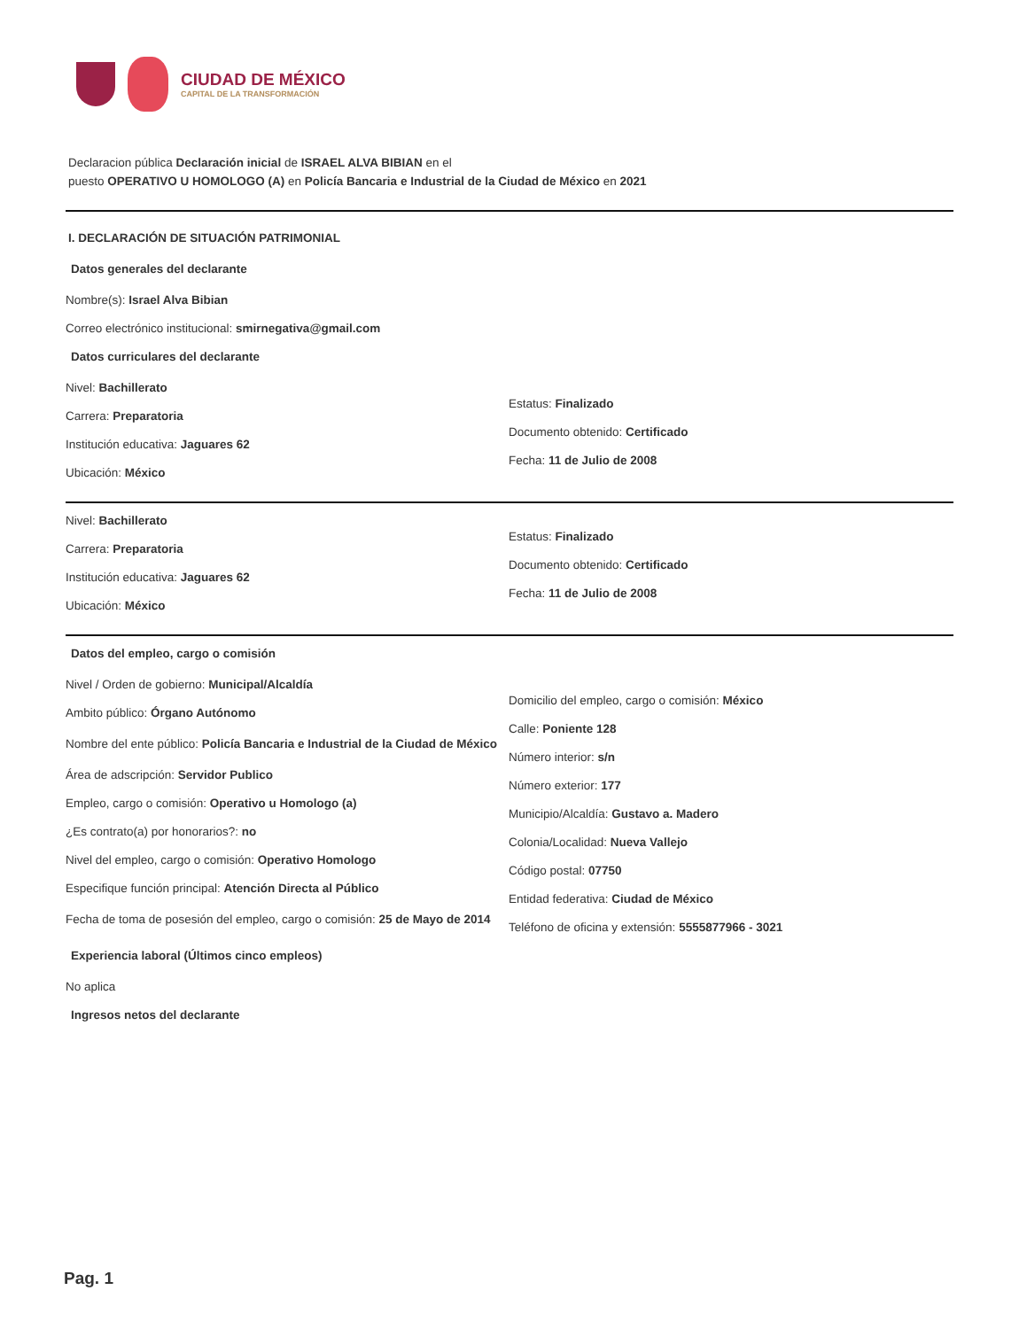CIUDAD DE MÉXICO
CAPITAL DE LA TRANSFORMACIÓN
Declaracion pública Declaración inicial de ISRAEL ALVA BIBIAN en el
puesto OPERATIVO U HOMOLOGO (A) en Policía Bancaria e Industrial de la Ciudad de México en 2021
I. DECLARACIÓN DE SITUACIÓN PATRIMONIAL
Datos generales del declarante
Nombre(s): Israel Alva Bibian
Correo electrónico institucional: smirnegativa@gmail.com
Datos curriculares del declarante
Nivel: Bachillerato
Carrera: Preparatoria
Institución educativa: Jaguares 62
Ubicación: México
Estatus: Finalizado
Documento obtenido: Certificado
Fecha: 11 de Julio de 2008
Nivel: Bachillerato
Carrera: Preparatoria
Institución educativa: Jaguares 62
Ubicación: México
Estatus: Finalizado
Documento obtenido: Certificado
Fecha: 11 de Julio de 2008
Datos del empleo, cargo o comisión
Nivel / Orden de gobierno: Municipal/Alcaldía
Ambito público: Órgano Autónomo
Nombre del ente público: Policía Bancaria e Industrial de la Ciudad de México
Área de adscripción: Servidor Publico
Empleo, cargo o comisión: Operativo u Homologo (a)
¿Es contrato(a) por honorarios?: no
Nivel del empleo, cargo o comisión: Operativo Homologo
Especifique función principal: Atención Directa al Público
Fecha de toma de posesión del empleo, cargo o comisión: 25 de Mayo de 2014
Domicilio del empleo, cargo o comisión: México
Calle: Poniente 128
Número interior: s/n
Número exterior: 177
Municipio/Alcaldía: Gustavo a. Madero
Colonia/Localidad: Nueva Vallejo
Código postal: 07750
Entidad federativa: Ciudad de México
Teléfono de oficina y extensión: 5555877966 - 3021
Experiencia laboral (Últimos cinco empleos)
No aplica
Ingresos netos del declarante
Pag. 1